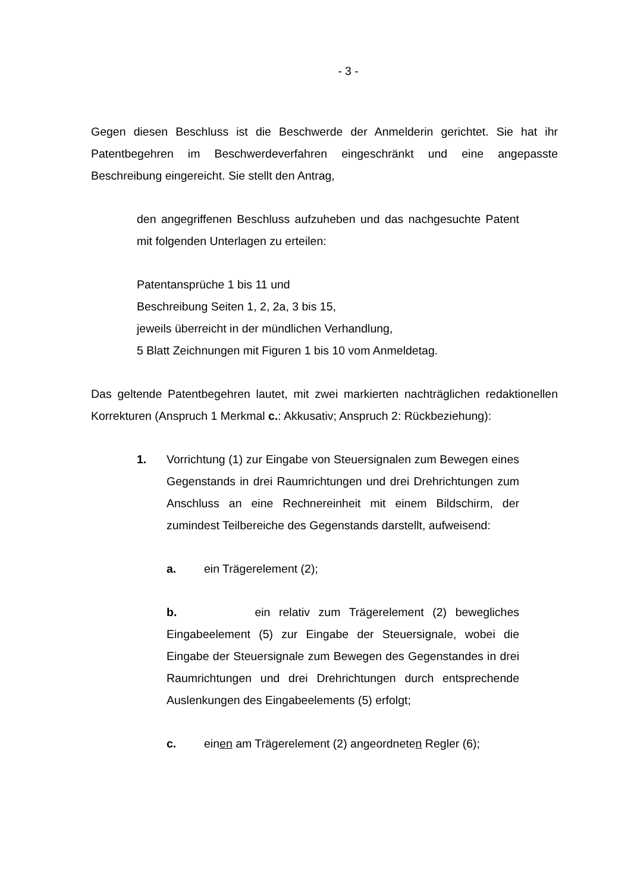- 3 -
Gegen diesen Beschluss ist die Beschwerde der Anmelderin gerichtet. Sie hat ihr Patentbegehren im Beschwerdeverfahren eingeschränkt und eine angepasste Beschreibung eingereicht. Sie stellt den Antrag,
den angegriffenen Beschluss aufzuheben und das nachgesuchte Patent mit folgenden Unterlagen zu erteilen:
Patentansprüche 1 bis 11 und
Beschreibung Seiten 1, 2, 2a, 3 bis 15,
jeweils überreicht in der mündlichen Verhandlung,
5 Blatt Zeichnungen mit Figuren 1 bis 10 vom Anmeldetag.
Das geltende Patentbegehren lautet, mit zwei markierten nachträglichen redaktionellen Korrekturen (Anspruch 1 Merkmal c.: Akkusativ; Anspruch 2: Rückbeziehung):
1. Vorrichtung (1) zur Eingabe von Steuersignalen zum Bewegen eines Gegenstands in drei Raumrichtungen und drei Drehrichtungen zum Anschluss an eine Rechnereinheit mit einem Bildschirm, der zumindest Teilbereiche des Gegenstands darstellt, aufweisend:
a. ein Trägerelement (2);
b. ein relativ zum Trägerelement (2) bewegliches Eingabeelement (5) zur Eingabe der Steuersignale, wobei die Eingabe der Steuersignale zum Bewegen des Gegenstandes in drei Raumrichtungen und drei Drehrichtungen durch entsprechende Auslenkungen des Eingabeelements (5) erfolgt;
c. einen am Trägerelement (2) angeordneten Regler (6);